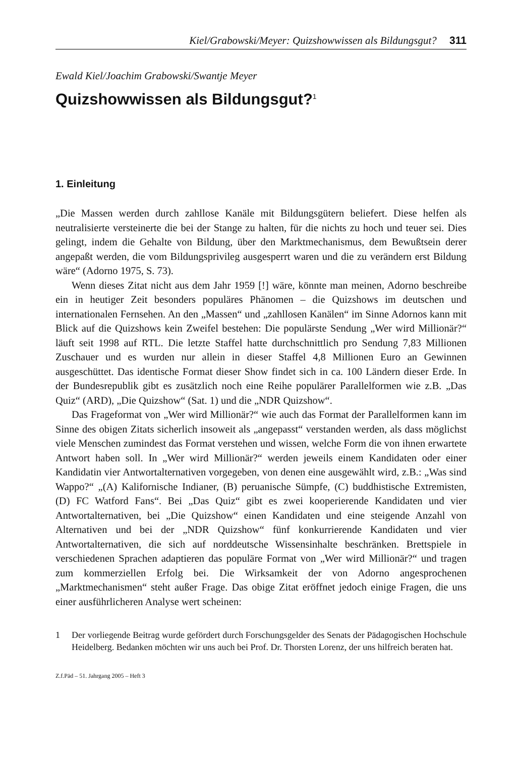Kiel/Grabowski/Meyer: Quizshowwissen als Bildungsgut? 311
Ewald Kiel/Joachim Grabowski/Swantje Meyer
Quizshowwissen als Bildungsgut?<sup>1</sup>
1. Einleitung
„Die Massen werden durch zahllose Kanäle mit Bildungsgütern beliefert. Diese helfen als neutralisierte versteinerte die bei der Stange zu halten, für die nichts zu hoch und teuer sei. Dies gelingt, indem die Gehalte von Bildung, über den Marktmechanismus, dem Bewußtsein derer angepaßt werden, die vom Bildungsprivileg ausgesperrt waren und die zu verändern erst Bildung wäre“ (Adorno 1975, S. 73).
Wenn dieses Zitat nicht aus dem Jahr 1959 [!] wäre, könnte man meinen, Adorno beschreibe ein in heutiger Zeit besonders populäres Phänomen – die Quizshows im deutschen und internationalen Fernsehen. An den „Massen“ und „zahllosen Kanälen“ im Sinne Adornos kann mit Blick auf die Quizshows kein Zweifel bestehen: Die populärste Sendung „Wer wird Millionär?“ läuft seit 1998 auf RTL. Die letzte Staffel hatte durchschnittlich pro Sendung 7,83 Millionen Zuschauer und es wurden nur allein in dieser Staffel 4,8 Millionen Euro an Gewinnen ausgeschüttet. Das identische Format dieser Show findet sich in ca. 100 Ländern dieser Erde. In der Bundesrepublik gibt es zusätzlich noch eine Reihe populärer Parallelformen wie z.B. „Das Quiz“ (ARD), „Die Quizshow“ (Sat. 1) und die „NDR Quizshow“.
Das Frageformat von „Wer wird Millionär?“ wie auch das Format der Parallelformen kann im Sinne des obigen Zitats sicherlich insoweit als „angepasst“ verstanden werden, als dass möglichst viele Menschen zumindest das Format verstehen und wissen, welche Form die von ihnen erwartete Antwort haben soll. In „Wer wird Millionär?“ werden jeweils einem Kandidaten oder einer Kandidatin vier Antwortalternativen vorgegeben, von denen eine ausgewählt wird, z.B.: „Was sind Wappo?“ „(A) Kalifornische Indianer, (B) peruanische Sümpfe, (C) buddhistische Extremisten, (D) FC Watford Fans“. Bei „Das Quiz“ gibt es zwei kooperierende Kandidaten und vier Antwortalternativen, bei „Die Quizshow“ einen Kandidaten und eine steigende Anzahl von Alternativen und bei der „NDR Quizshow“ fünf konkurrierende Kandidaten und vier Antwortalternativen, die sich auf norddeutsche Wissensinhalte beschränken. Brettspiele in verschiedenen Sprachen adaptieren das populäre Format von „Wer wird Millionär?“ und tragen zum kommerziellen Erfolg bei. Die Wirksamkeit der von Adorno angesprochenen „Marktmechanismen“ steht außer Frage. Das obige Zitat eröffnet jedoch einige Fragen, die uns einer ausführlicheren Analyse wert scheinen:
1 Der vorliegende Beitrag wurde gefördert durch Forschungsgelder des Senats der Pädagogischen Hochschule Heidelberg. Bedanken möchten wir uns auch bei Prof. Dr. Thorsten Lorenz, der uns hilfreich beraten hat.
Z.f.Päd – 51. Jahrgang 2005 – Heft 3